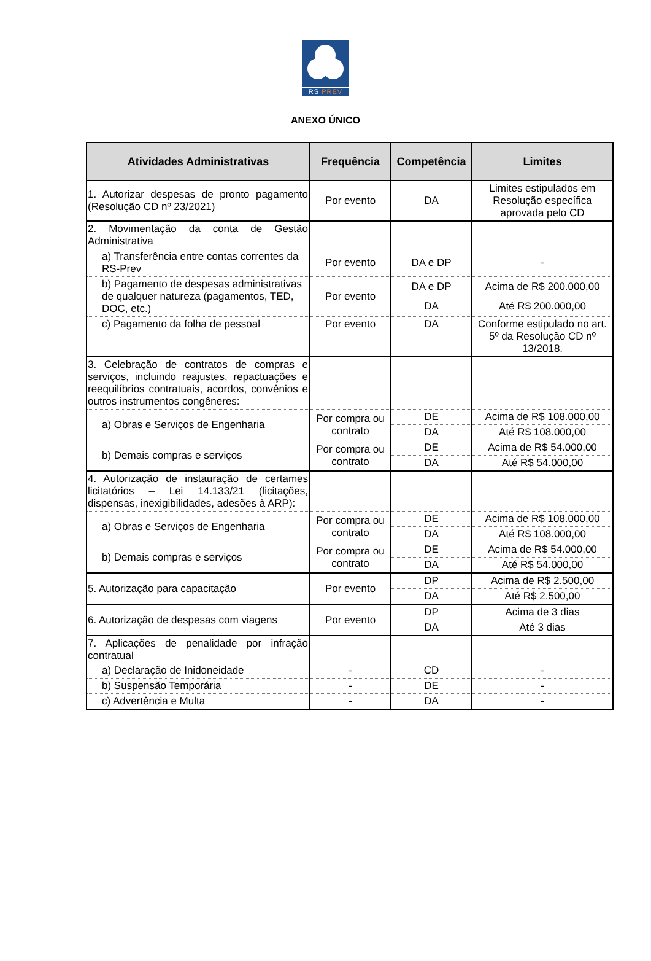RS PREV
ANEXO ÚNICO
| Atividades Administrativas | Frequência | Competência | Limites |
| --- | --- | --- | --- |
| 1. Autorizar despesas de pronto pagamento (Resolução CD nº 23/2021) | Por evento | DA | Limites estipulados em Resolução específica aprovada pelo CD |
| 2. Movimentação da conta de Gestão Administrativa | | | |
| a) Transferência entre contas correntes da RS-Prev | Por evento | DA e DP | - |
| b) Pagamento de despesas administrativas de qualquer natureza (pagamentos, TED, DOC, etc.) | Por evento | DA e DP | Acima de R$ 200.000,00 |
| | | DA | Até R$ 200.000,00 |
| c) Pagamento da folha de pessoal | Por evento | DA | Conforme estipulado no art. 5º da Resolução CD nº 13/2018. |
| 3. Celebração de contratos de compras e serviços, incluindo reajustes, repactuações e reequilíbrios contratuais, acordos, convênios e outros instrumentos congêneres: | | | |
| a) Obras e Serviços de Engenharia | Por compra ou contrato | DE | Acima de R$ 108.000,00 |
| | | DA | Até R$ 108.000,00 |
| b) Demais compras e serviços | Por compra ou contrato | DE | Acima de R$ 54.000,00 |
| | | DA | Até R$ 54.000,00 |
| 4. Autorização de instauração de certames licitatórios – Lei 14.133/21 (licitações, dispensas, inexigibilidades, adesões à ARP): | | | |
| a) Obras e Serviços de Engenharia | Por compra ou contrato | DE | Acima de R$ 108.000,00 |
| | | DA | Até R$ 108.000,00 |
| b) Demais compras e serviços | Por compra ou contrato | DE | Acima de R$ 54.000,00 |
| | | DA | Até R$ 54.000,00 |
| 5. Autorização para capacitação | Por evento | DP | Acima de R$ 2.500,00 |
| | | DA | Até R$ 2.500,00 |
| 6. Autorização de despesas com viagens | Por evento | DP | Acima de 3 dias |
| | | DA | Até 3 dias |
| 7. Aplicações de penalidade por infração contratual | | | |
| a) Declaração de Inidoneidade | - | CD | - |
| b) Suspensão Temporária | - | DE | - |
| c) Advertência e Multa | - | DA | - |